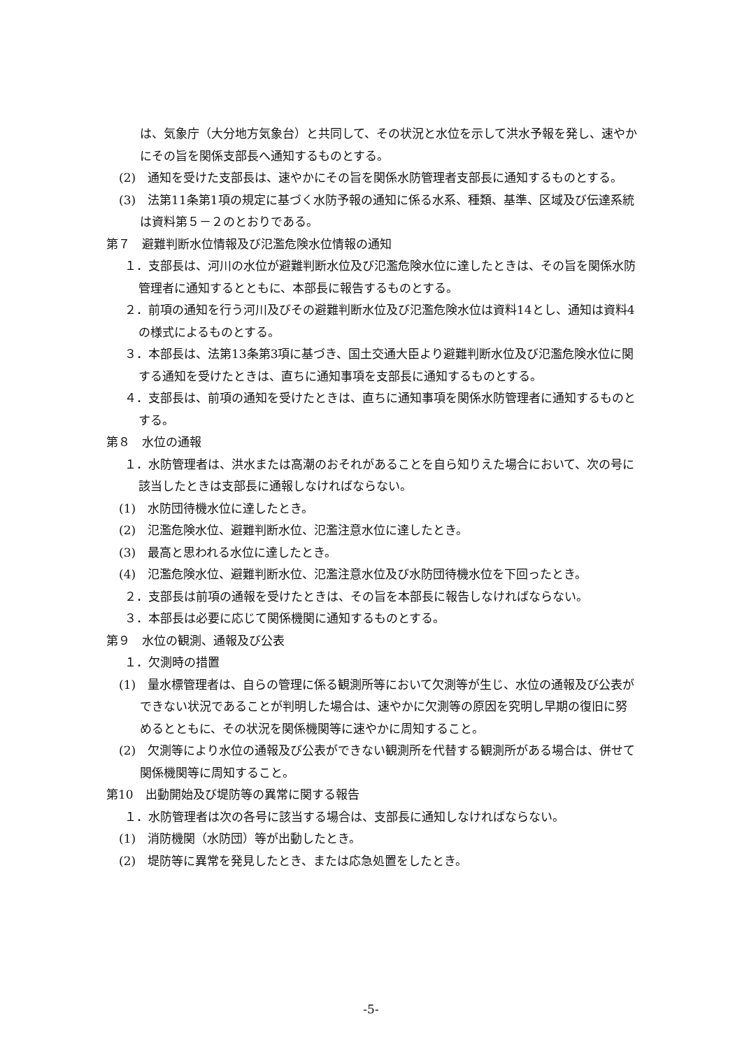は、気象庁（大分地方気象台）と共同して、その状況と水位を示して洪水予報を発し、速やかにその旨を関係支部長へ通知するものとする。
(2)　通知を受けた支部長は、速やかにその旨を関係水防管理者支部長に通知するものとする。
(3)　法第11条第1項の規定に基づく水防予報の通知に係る水系、種類、基準、区域及び伝達系統は資料第５－２のとおりである。
第７　避難判断水位情報及び氾濫危険水位情報の通知
１．支部長は、河川の水位が避難判断水位及び氾濫危険水位に達したときは、その旨を関係水防管理者に通知するとともに、本部長に報告するものとする。
２．前項の通知を行う河川及びその避難判断水位及び氾濫危険水位は資料14とし、通知は資料4の様式によるものとする。
３．本部長は、法第13条第3項に基づき、国土交通大臣より避難判断水位及び氾濫危険水位に関する通知を受けたときは、直ちに通知事項を支部長に通知するものとする。
４．支部長は、前項の通知を受けたときは、直ちに通知事項を関係水防管理者に通知するものとする。
第８　水位の通報
１．水防管理者は、洪水または高潮のおそれがあることを自ら知りえた場合において、次の号に該当したときは支部長に通報しなければならない。
(1)　水防団待機水位に達したとき。
(2)　氾濫危険水位、避難判断水位、氾濫注意水位に達したとき。
(3)　最高と思われる水位に達したとき。
(4)　氾濫危険水位、避難判断水位、氾濫注意水位及び水防団待機水位を下回ったとき。
２．支部長は前項の通報を受けたときは、その旨を本部長に報告しなければならない。
３．本部長は必要に応じて関係機関に通知するものとする。
第９　水位の観測、通報及び公表
１．欠測時の措置
(1)　量水標管理者は、自らの管理に係る観測所等において欠測等が生じ、水位の通報及び公表ができない状況であることが判明した場合は、速やかに欠測等の原因を究明し早期の復旧に努めるとともに、その状況を関係機関等に速やかに周知すること。
(2)　欠測等により水位の通報及び公表ができない観測所を代替する観測所がある場合は、併せて関係機関等に周知すること。
第10　出動開始及び堤防等の異常に関する報告
１．水防管理者は次の各号に該当する場合は、支部長に通知しなければならない。
(1)　消防機関（水防団）等が出動したとき。
(2)　堤防等に異常を発見したとき、または応急処置をしたとき。
-5-